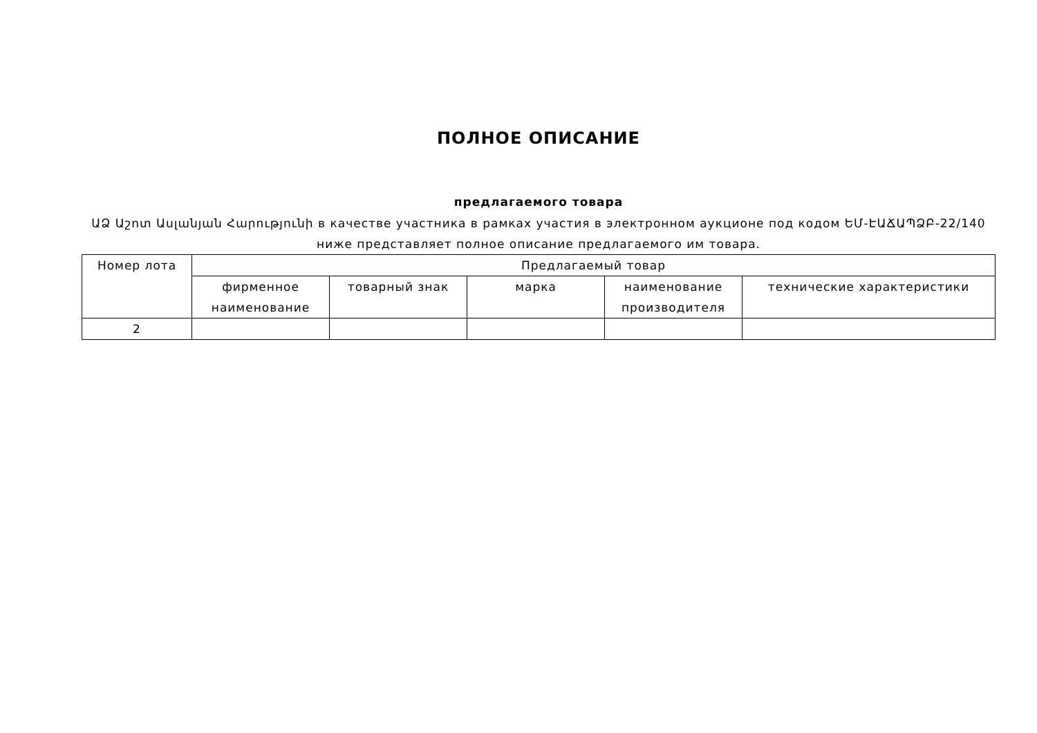ПОЛНОЕ ОПИСАНИЕ
предлагаемого товара
ԱՁ Աշոտ Ասլանյան Հարությունի в качестве участника в рамках участия в электронном аукционе под кодом ԵՄ-ԷԱՃԱՊՁԲ-22/140 ниже представляет полное описание предлагаемого им товара.
| Номер лота | Предлагаемый товар | | | | |
| --- | --- | --- | --- | --- | --- |
| | фирменное наименование | товарный знак | марка | наименование производителя | технические характеристики |
| 2 | | | | | |